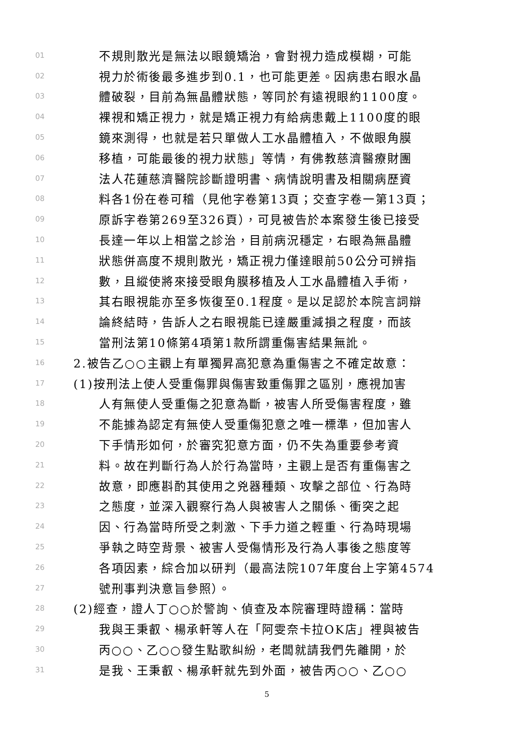01 不規則散光是無法以眼鏡矯治，會對視力造成模糊，可能
02 視力於術後最多進步到0.1，也可能更差。因病患右眼水晶
03 體破裂，目前為無晶體狀態，等同於有遠視眼約1100度。
04 裸視和矯正視力，就是矯正視力有給病患戴上1100度的眼
05 鏡來測得，也就是若只單做人工水晶體植入，不做眼角膜
06 移植，可能最後的視力狀態」等情，有佛教慈濟醫療財團
07 法人花蓮慈濟醫院診斷證明書、病情說明書及相關病歷資
08 料各1份在卷可稽（見他字卷第13頁；交查字卷一第13頁；
09 原訴字卷第269至326頁），可見被告於本案發生後已接受
10 長達一年以上相當之診治，目前病況穩定，右眼為無晶體
11 狀態併高度不規則散光，矯正視力僅達眼前50公分可辨指
12 數，且縱使將來接受眼角膜移植及人工水晶體植入手術，
13 其右眼視能亦至多恢復至0.1程度。是以足認於本院言詞辯
14 論終結時，告訴人之右眼視能已達嚴重減損之程度，而該
15 當刑法第10條第4項第1款所謂重傷害結果無訛。
16 2.被告乙○○主觀上有單獨昇高犯意為重傷害之不確定故意：
17 (1)按刑法上使人受重傷罪與傷害致重傷罪之區別，應視加害
18 人有無使人受重傷之犯意為斷，被害人所受傷害程度，雖
19 不能據為認定有無使人受重傷犯意之唯一標準，但加害人
20 下手情形如何，於審究犯意方面，仍不失為重要參考資
21 料。故在判斷行為人於行為當時，主觀上是否有重傷害之
22 故意，即應斟酌其使用之兇器種類、攻擊之部位、行為時
23 之態度，並深入觀察行為人與被害人之關係、衝突之起
24 因、行為當時所受之刺激、下手力道之輕重、行為時現場
25 爭執之時空背景、被害人受傷情形及行為人事後之態度等
26 各項因素，綜合加以研判（最高法院107年度台上字第4574
27 號刑事判決意旨參照）。
28 (2)經查，證人丁○○於警詢、偵查及本院審理時證稱：當時
29 我與王秉叡、楊承軒等人在「阿雯奈卡拉OK店」裡與被告
30 丙○○、乙○○發生點歌糾紛，老闆就請我們先離開，於
31 是我、王秉叡、楊承軒就先到外面，被告丙○○、乙○○
5